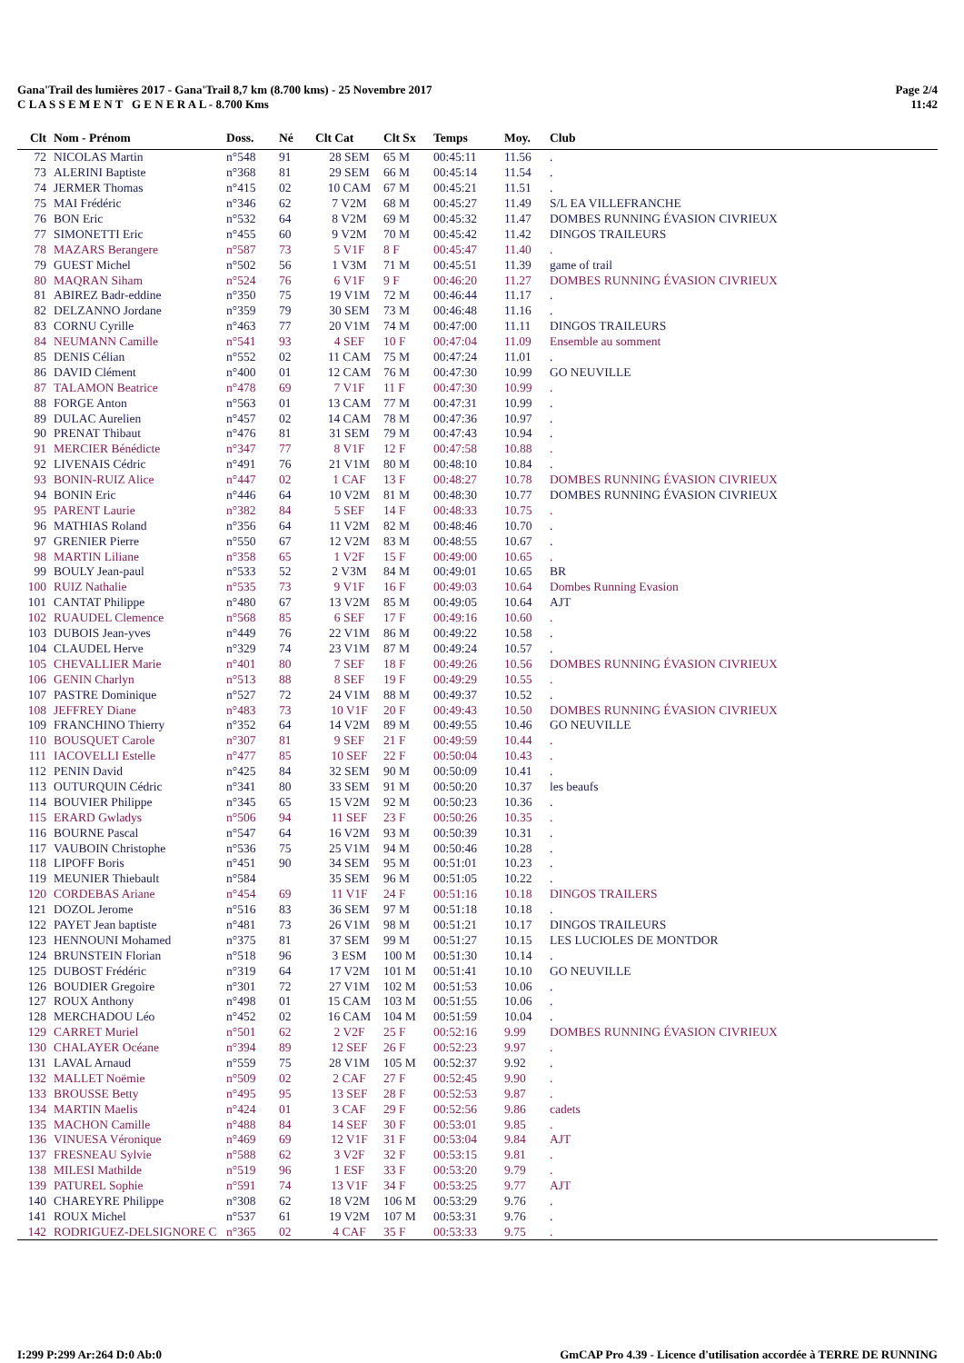Gana'Trail des lumières 2017 - Gana'Trail 8,7 km (8.700 kms) - 25 Novembre 2017
C L A S S E M E N T G E N E R A L - 8.700 Kms
Page 2/4
11:42
| Clt | Nom - Prénom | Doss. | Né | Clt Cat | Clt Sx | Temps | Moy. | Club |
| --- | --- | --- | --- | --- | --- | --- | --- | --- |
| 72 | NICOLAS Martin | n°548 | 91 | 28 SEM | 65 M | 00:45:11 | 11.56 | . |
| 73 | ALERINI Baptiste | n°368 | 81 | 29 SEM | 66 M | 00:45:14 | 11.54 | . |
| 74 | JERMER Thomas | n°415 | 02 | 10 CAM | 67 M | 00:45:21 | 11.51 | . |
| 75 | MAI Frédéric | n°346 | 62 | 7 V2M | 68 M | 00:45:27 | 11.49 | S/L EA VILLEFRANCHE |
| 76 | BON Eric | n°532 | 64 | 8 V2M | 69 M | 00:45:32 | 11.47 | DOMBES RUNNING ÉVASION CIVRIEUX |
| 77 | SIMONETTI Eric | n°455 | 60 | 9 V2M | 70 M | 00:45:42 | 11.42 | DINGOS TRAILEURS |
| 78 | MAZARS Berangere | n°587 | 73 | 5 V1F | 8 F | 00:45:47 | 11.40 | . |
| 79 | GUEST Michel | n°502 | 56 | 1 V3M | 71 M | 00:45:51 | 11.39 | game of trail |
| 80 | MAQRAN Siham | n°524 | 76 | 6 V1F | 9 F | 00:46:20 | 11.27 | DOMBES RUNNING ÉVASION CIVRIEUX |
| 81 | ABIREZ Badr-eddine | n°350 | 75 | 19 V1M | 72 M | 00:46:44 | 11.17 | . |
| 82 | DELZANNO Jordane | n°359 | 79 | 30 SEM | 73 M | 00:46:48 | 11.16 | . |
| 83 | CORNU Cyrille | n°463 | 77 | 20 V1M | 74 M | 00:47:00 | 11.11 | DINGOS TRAILEURS |
| 84 | NEUMANN Camille | n°541 | 93 | 4 SEF | 10 F | 00:47:04 | 11.09 | Ensemble au somment |
| 85 | DENIS Célian | n°552 | 02 | 11 CAM | 75 M | 00:47:24 | 11.01 | . |
| 86 | DAVID Clément | n°400 | 01 | 12 CAM | 76 M | 00:47:30 | 10.99 | GO NEUVILLE |
| 87 | TALAMON Beatrice | n°478 | 69 | 7 V1F | 11 F | 00:47:30 | 10.99 | . |
| 88 | FORGE Anton | n°563 | 01 | 13 CAM | 77 M | 00:47:31 | 10.99 | . |
| 89 | DULAC Aurelien | n°457 | 02 | 14 CAM | 78 M | 00:47:36 | 10.97 | . |
| 90 | PRENAT Thibaut | n°476 | 81 | 31 SEM | 79 M | 00:47:43 | 10.94 | . |
| 91 | MERCIER Bénédicte | n°347 | 77 | 8 V1F | 12 F | 00:47:58 | 10.88 | . |
| 92 | LIVENAIS Cédric | n°491 | 76 | 21 V1M | 80 M | 00:48:10 | 10.84 | . |
| 93 | BONIN-RUIZ Alice | n°447 | 02 | 1 CAF | 13 F | 00:48:27 | 10.78 | DOMBES RUNNING ÉVASION CIVRIEUX |
| 94 | BONIN Eric | n°446 | 64 | 10 V2M | 81 M | 00:48:30 | 10.77 | DOMBES RUNNING ÉVASION CIVRIEUX |
| 95 | PARENT Laurie | n°382 | 84 | 5 SEF | 14 F | 00:48:33 | 10.75 | . |
| 96 | MATHIAS Roland | n°356 | 64 | 11 V2M | 82 M | 00:48:46 | 10.70 | . |
| 97 | GRENIER Pierre | n°550 | 67 | 12 V2M | 83 M | 00:48:55 | 10.67 | . |
| 98 | MARTIN Liliane | n°358 | 65 | 1 V2F | 15 F | 00:49:00 | 10.65 | . |
| 99 | BOULY Jean-paul | n°533 | 52 | 2 V3M | 84 M | 00:49:01 | 10.65 | BR |
| 100 | RUIZ Nathalie | n°535 | 73 | 9 V1F | 16 F | 00:49:03 | 10.64 | Dombes Running Evasion |
| 101 | CANTAT Philippe | n°480 | 67 | 13 V2M | 85 M | 00:49:05 | 10.64 | AJT |
| 102 | RUAUDEL Clemence | n°568 | 85 | 6 SEF | 17 F | 00:49:16 | 10.60 | . |
| 103 | DUBOIS Jean-yves | n°449 | 76 | 22 V1M | 86 M | 00:49:22 | 10.58 | . |
| 104 | CLAUDEL Herve | n°329 | 74 | 23 V1M | 87 M | 00:49:24 | 10.57 | . |
| 105 | CHEVALLIER Marie | n°401 | 80 | 7 SEF | 18 F | 00:49:26 | 10.56 | DOMBES RUNNING ÉVASION CIVRIEUX |
| 106 | GENIN Charlyn | n°513 | 88 | 8 SEF | 19 F | 00:49:29 | 10.55 | . |
| 107 | PASTRE Dominique | n°527 | 72 | 24 V1M | 88 M | 00:49:37 | 10.52 | . |
| 108 | JEFFREY Diane | n°483 | 73 | 10 V1F | 20 F | 00:49:43 | 10.50 | DOMBES RUNNING ÉVASION CIVRIEUX |
| 109 | FRANCHINO Thierry | n°352 | 64 | 14 V2M | 89 M | 00:49:55 | 10.46 | GO NEUVILLE |
| 110 | BOUSQUET Carole | n°307 | 81 | 9 SEF | 21 F | 00:49:59 | 10.44 | . |
| 111 | IACOVELLI Estelle | n°477 | 85 | 10 SEF | 22 F | 00:50:04 | 10.43 | . |
| 112 | PENIN David | n°425 | 84 | 32 SEM | 90 M | 00:50:09 | 10.41 | . |
| 113 | OUTURQUIN Cédric | n°341 | 80 | 33 SEM | 91 M | 00:50:20 | 10.37 | les beaufs |
| 114 | BOUVIER Philippe | n°345 | 65 | 15 V2M | 92 M | 00:50:23 | 10.36 | . |
| 115 | ERARD Gwladys | n°506 | 94 | 11 SEF | 23 F | 00:50:26 | 10.35 | . |
| 116 | BOURNE Pascal | n°547 | 64 | 16 V2M | 93 M | 00:50:39 | 10.31 | . |
| 117 | VAUBOIN Christophe | n°536 | 75 | 25 V1M | 94 M | 00:50:46 | 10.28 | . |
| 118 | LIPOFF Boris | n°451 | 90 | 34 SEM | 95 M | 00:51:01 | 10.23 | . |
| 119 | MEUNIER Thiebault | n°584 | | 35 SEM | 96 M | 00:51:05 | 10.22 | . |
| 120 | CORDEBAS Ariane | n°454 | 69 | 11 V1F | 24 F | 00:51:16 | 10.18 | DINGOS TRAILERS |
| 121 | DOZOL Jerome | n°516 | 83 | 36 SEM | 97 M | 00:51:18 | 10.18 | . |
| 122 | PAYET Jean baptiste | n°481 | 73 | 26 V1M | 98 M | 00:51:21 | 10.17 | DINGOS TRAILEURS |
| 123 | HENNOUNI Mohamed | n°375 | 81 | 37 SEM | 99 M | 00:51:27 | 10.15 | LES LUCIOLES DE MONTDOR |
| 124 | BRUNSTEIN Florian | n°518 | 96 | 3 ESM | 100 M | 00:51:30 | 10.14 | . |
| 125 | DUBOST Frédéric | n°319 | 64 | 17 V2M | 101 M | 00:51:41 | 10.10 | GO NEUVILLE |
| 126 | BOUDIER Gregoire | n°301 | 72 | 27 V1M | 102 M | 00:51:53 | 10.06 | . |
| 127 | ROUX Anthony | n°498 | 01 | 15 CAM | 103 M | 00:51:55 | 10.06 | . |
| 128 | MERCHADOU Léo | n°452 | 02 | 16 CAM | 104 M | 00:51:59 | 10.04 | . |
| 129 | CARRET Muriel | n°501 | 62 | 2 V2F | 25 F | 00:52:16 | 9.99 | DOMBES RUNNING ÉVASION CIVRIEUX |
| 130 | CHALAYER Océane | n°394 | 89 | 12 SEF | 26 F | 00:52:23 | 9.97 | . |
| 131 | LAVAL Arnaud | n°559 | 75 | 28 V1M | 105 M | 00:52:37 | 9.92 | . |
| 132 | MALLET Noëmie | n°509 | 02 | 2 CAF | 27 F | 00:52:45 | 9.90 | . |
| 133 | BROUSSE Betty | n°495 | 95 | 13 SEF | 28 F | 00:52:53 | 9.87 | . |
| 134 | MARTIN Maelis | n°424 | 01 | 3 CAF | 29 F | 00:52:56 | 9.86 | cadets |
| 135 | MACHON Camille | n°488 | 84 | 14 SEF | 30 F | 00:53:01 | 9.85 | . |
| 136 | VINUESA Véronique | n°469 | 69 | 12 V1F | 31 F | 00:53:04 | 9.84 | AJT |
| 137 | FRESNEAU Sylvie | n°588 | 62 | 3 V2F | 32 F | 00:53:15 | 9.81 | . |
| 138 | MILESI Mathilde | n°519 | 96 | 1 ESF | 33 F | 00:53:20 | 9.79 | . |
| 139 | PATUREL Sophie | n°591 | 74 | 13 V1F | 34 F | 00:53:25 | 9.77 | AJT |
| 140 | CHAREYRE Philippe | n°308 | 62 | 18 V2M | 106 M | 00:53:29 | 9.76 | . |
| 141 | ROUX Michel | n°537 | 61 | 19 V2M | 107 M | 00:53:31 | 9.76 | . |
| 142 | RODRIGUEZ-DELSIGNORE C | n°365 | 02 | 4 CAF | 35 F | 00:53:33 | 9.75 | . |
I:299 P:299 Ar:264 D:0 Ab:0
GmCAP Pro 4.39 - Licence d'utilisation accordée à TERRE DE RUNNING